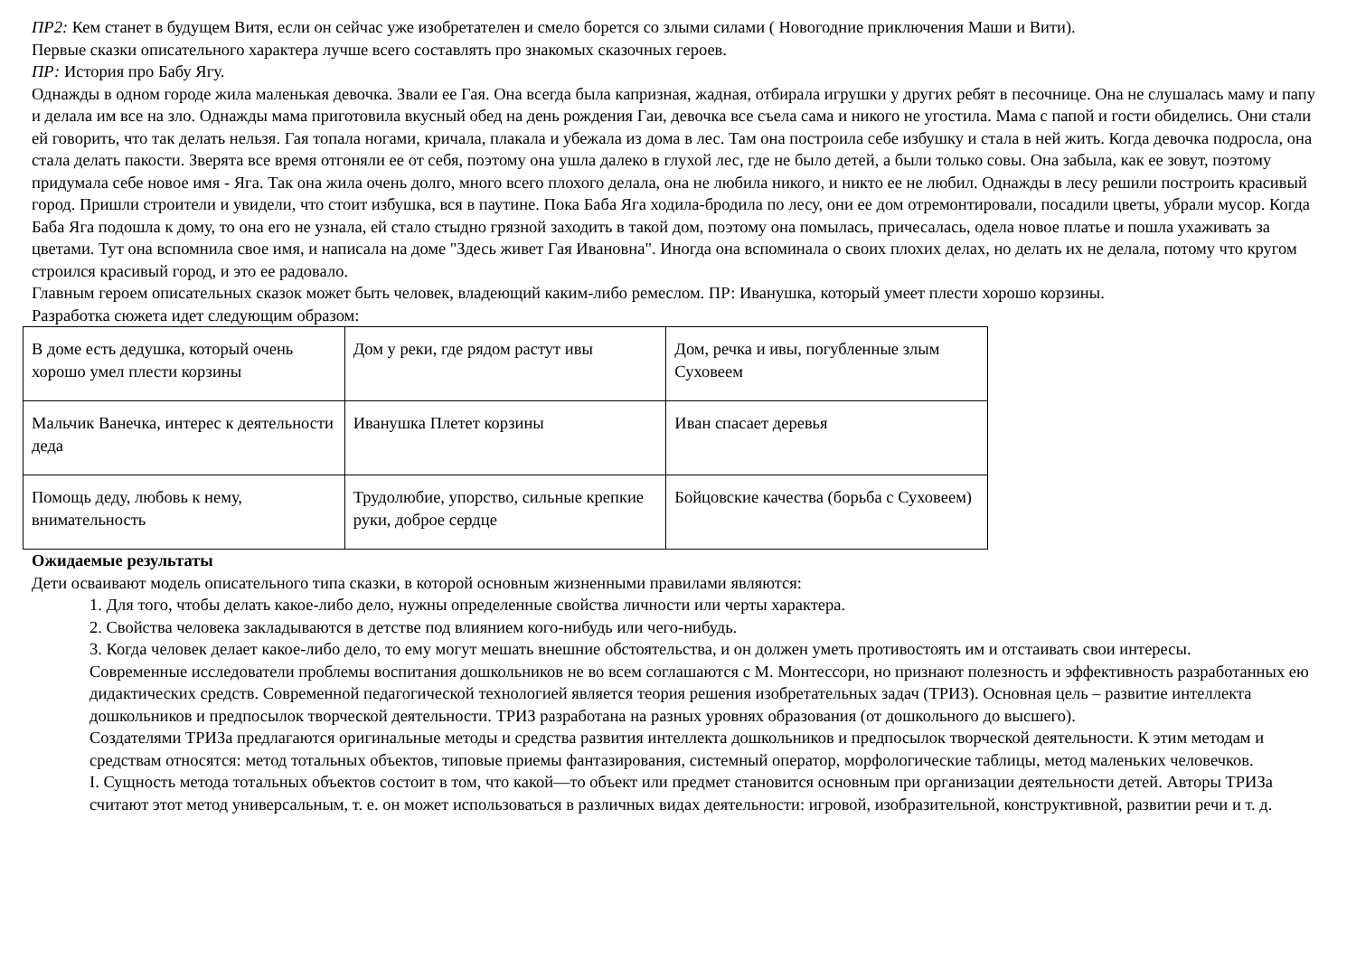ПР2: Кем станет в будущем Витя, если он сейчас уже изобретателен и смело борется со злыми силами ( Новогодние приключения Маши и Вити).
Первые сказки описательного характера лучше всего составлять про знакомых сказочных героев.
ПР: История про Бабу Ягу.
Однажды в одном городе жила маленькая девочка. Звали ее Гая. Она всегда была капризная, жадная, отбирала игрушки у других ребят в песочнице. Она не слушалась маму и папу и делала им все на зло. Однажды мама приготовила вкусный обед на день рождения Гаи, девочка все съела сама и никого не угостила. Мама с папой и гости обиделись. Они стали ей говорить, что так делать нельзя. Гая топала ногами, кричала, плакала и убежала из дома в лес. Там она построила себе избушку и стала в ней жить. Когда девочка подросла, она стала делать пакости. Зверята все время отгоняли ее от себя, поэтому она ушла далеко в глухой лес, где не было детей, а были только совы. Она забыла, как ее зовут, поэтому придумала себе новое имя - Яга. Так она жила очень долго, много всего плохого делала, она не любила никого, и никто ее не любил. Однажды в лесу решили построить красивый город. Пришли строители и увидели, что стоит избушка, вся в паутине. Пока Баба Яга ходила-бродила по лесу, они ее дом отремонтировали, посадили цветы, убрали мусор. Когда Баба Яга подошла к дому, то она его не узнала, ей стало стыдно грязной заходить в такой дом, поэтому она помылась, причесалась, одела новое платье и пошла ухаживать за цветами. Тут она вспомнила свое имя, и написала на доме "Здесь живет Гая Ивановна". Иногда она вспоминала о своих плохих делах, но делать их не делала, потому что кругом строился красивый город, и это ее радовало.
Главным героем описательных сказок может быть человек, владеющий каким-либо ремеслом. ПР: Иванушка, который умеет плести хорошо корзины.
Разработка сюжета идет следующим образом:
| В доме есть дедушка, который очень хорошо умел плести корзины | Дом у реки, где рядом растут ивы | Дом, речка и ивы, погубленные злым Суховеем |
| Мальчик Ванечка, интерес к деятельности деда | Иванушка Плетет корзины | Иван спасает деревья |
| Помощь деду, любовь к нему, внимательность | Трудолюбие, упорство, сильные крепкие руки, доброе сердце | Бойцовские качества (борьба с Суховеем) |
Ожидаемые результаты
Дети осваивают модель описательного типа сказки, в которой основным жизненными правилами являются:
1. Для того, чтобы делать какое-либо дело, нужны определенные свойства личности или черты характера.
2. Свойства человека закладываются в детстве под влиянием кого-нибудь или чего-нибудь.
3. Когда человек делает какое-либо дело, то ему могут мешать внешние обстоятельства, и он должен уметь противостоять им и отстаивать свои интересы.
Современные исследователи проблемы воспитания дошкольников не во всем соглашаются с М. Монтессори, но признают полезность и эффективность разработанных ею дидактических средств. Современной педагогической технологией является теория решения изобретательных задач (ТРИЗ). Основная цель – развитие интеллекта дошкольников и предпосылок творческой деятельности. ТРИЗ разработана на разных уровнях образования (от дошкольного до высшего).
Создателями ТРИЗа предлагаются оригинальные методы и средства развития интеллекта дошкольников и предпосылок творческой деятельности. К этим методам и средствам относятся: метод тотальных объектов, типовые приемы фантазирования, системный оператор, морфологические таблицы, метод маленьких человечков.
I. Сущность метода тотальных объектов состоит в том, что какой—то объект или предмет становится основным при организации деятельности детей. Авторы ТРИЗа считают этот метод универсальным, т. е. он может использоваться в различных видах деятельности: игровой, изобразительной, конструктивной, развитии речи и т. д.